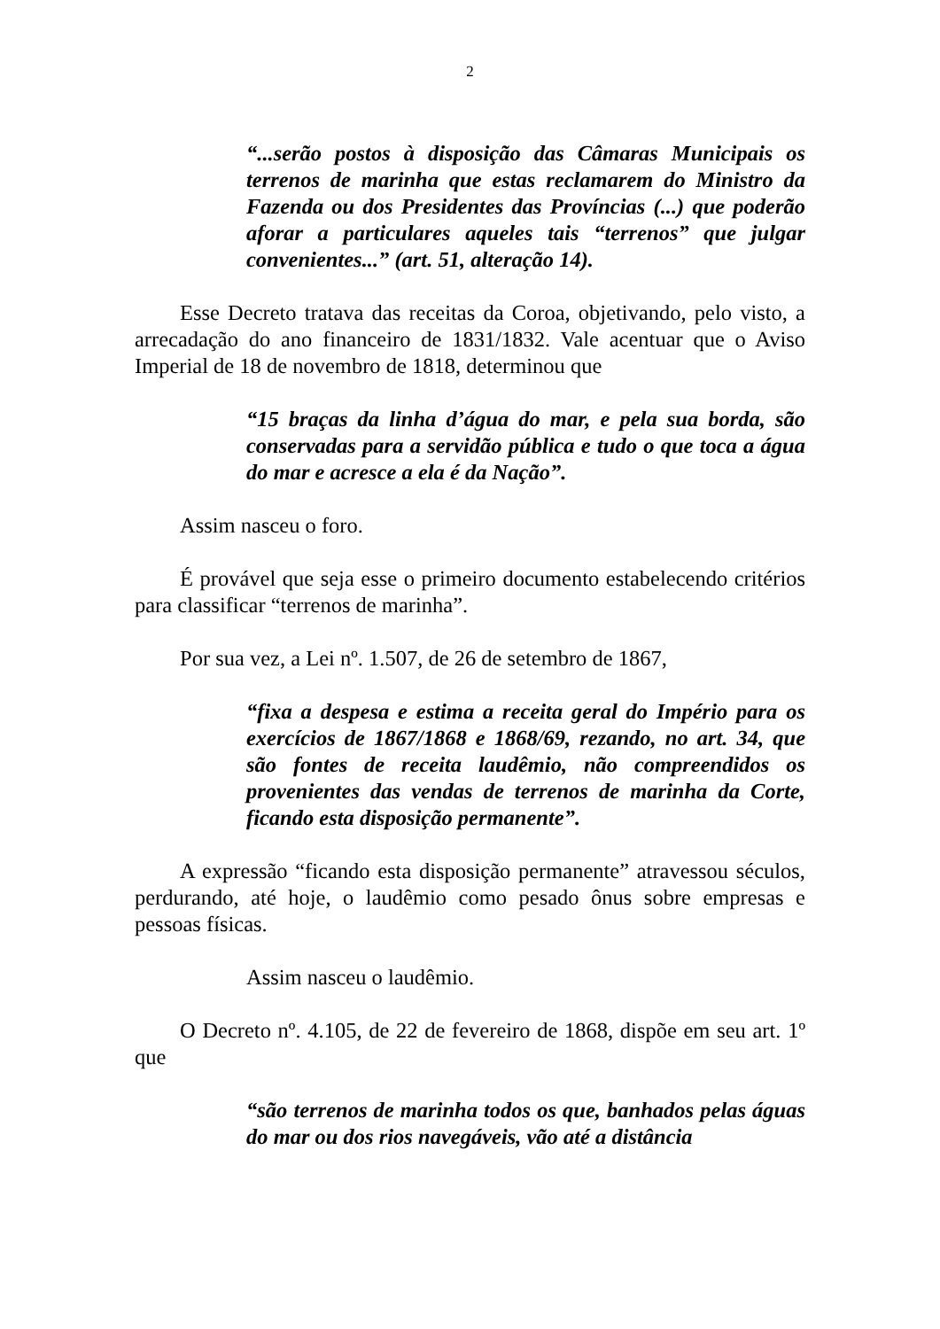2
“...serão postos à disposição das Câmaras Municipais os terrenos de marinha que estas reclamarem do Ministro da Fazenda ou dos Presidentes das Províncias (...) que poderão aforar a particulares aqueles tais “terrenos” que julgar convenientes...” (art. 51, alteração 14).
Esse Decreto tratava das receitas da Coroa, objetivando, pelo visto, a arrecadação do ano financeiro de 1831/1832. Vale acentuar que o Aviso Imperial de 18 de novembro de 1818, determinou que
“15 braças da linha d’água do mar, e pela sua borda, são conservadas para a servidão pública e tudo o que toca a água do mar e acresce a ela é da Nação”.
Assim nasceu o foro.
É provável que seja esse o primeiro documento estabelecendo critérios para classificar “terrenos de marinha”.
Por sua vez, a Lei nº. 1.507, de 26 de setembro de 1867,
“fixa a despesa e estima a receita geral do Império para os exercícios de 1867/1868 e 1868/69, rezando, no art. 34, que são fontes de receita laudêmio, não compreendidos os provenientes das vendas de terrenos de marinha da Corte, ficando esta disposição permanente”.
A expressão “ficando esta disposição permanente” atravessou séculos, perdurando, até hoje, o laudêmio como pesado ônus sobre empresas e pessoas físicas.
Assim nasceu o laudêmio.
O Decreto nº. 4.105, de 22 de fevereiro de 1868, dispõe em seu art. 1º que
“são terrenos de marinha todos os que, banhados pelas águas do mar ou dos rios navegáveis, vão até a distância